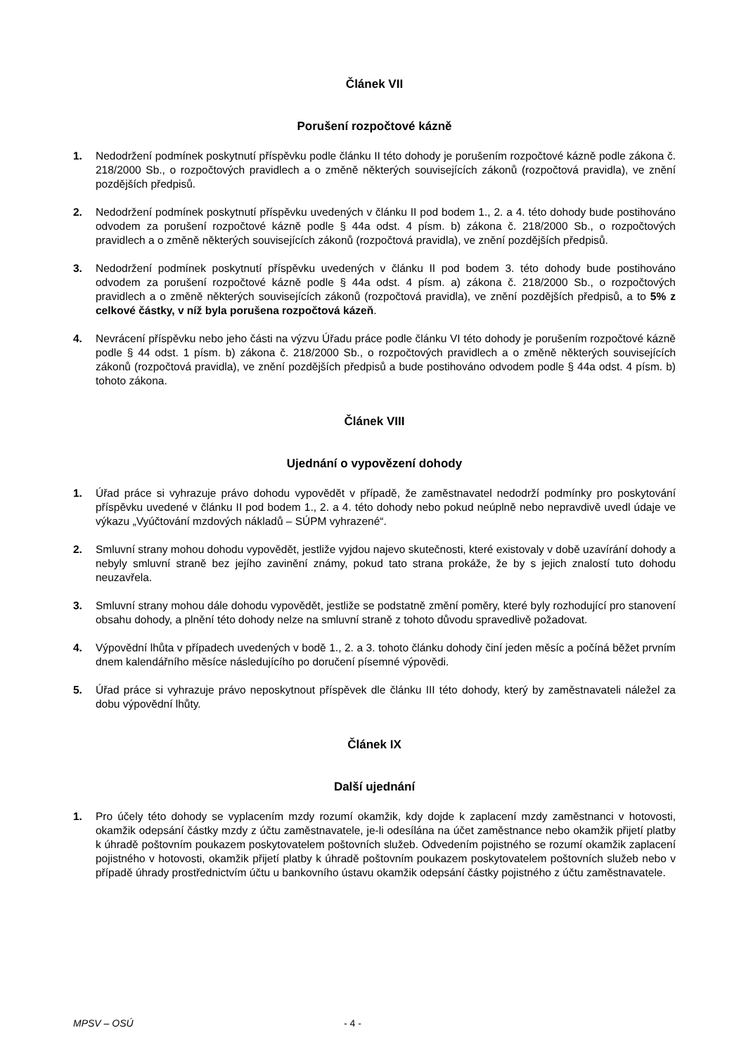Článek VII
Porušení rozpočtové kázně
1. Nedodržení podmínek poskytnutí příspěvku podle článku II této dohody je porušením rozpočtové kázně podle zákona č. 218/2000 Sb., o rozpočtových pravidlech a o změně některých souvisejících zákonů (rozpočtová pravidla), ve znění pozdějších předpisů.
2. Nedodržení podmínek poskytnutí příspěvku uvedených v článku II pod bodem 1., 2. a 4. této dohody bude postihováno odvodem za porušení rozpočtové kázně podle § 44a odst. 4 písm. b) zákona č. 218/2000 Sb., o rozpočtových pravidlech a o změně některých souvisejících zákonů (rozpočtová pravidla), ve znění pozdějších předpisů.
3. Nedodržení podmínek poskytnutí příspěvku uvedených v článku II pod bodem 3. této dohody bude postihováno odvodem za porušení rozpočtové kázně podle § 44a odst. 4 písm. a) zákona č. 218/2000 Sb., o rozpočtových pravidlech a o změně některých souvisejících zákonů (rozpočtová pravidla), ve znění pozdějších předpisů, a to 5% z celkové částky, v níž byla porušena rozpočtová kázeň.
4. Nevrácení příspěvku nebo jeho části na výzvu Úřadu práce podle článku VI této dohody je porušením rozpočtové kázně podle § 44 odst. 1 písm. b) zákona č. 218/2000 Sb., o rozpočtových pravidlech a o změně některých souvisejících zákonů (rozpočtová pravidla), ve znění pozdějších předpisů a bude postihováno odvodem podle § 44a odst. 4 písm. b) tohoto zákona.
Článek VIII
Ujednání o vypovězení dohody
1. Úřad práce si vyhrazuje právo dohodu vypovědět v případě, že zaměstnavatel nedodrží podmínky pro poskytování příspěvku uvedené v článku II pod bodem 1., 2. a 4. této dohody nebo pokud neúplně nebo nepravdivě uvedl údaje ve výkazu „Vyúčtování mzdových nákladů – SÚPM vyhrazené“.
2. Smluvní strany mohou dohodu vypovědět, jestliže vyjdou najevo skutečnosti, které existovaly v době uzavírání dohody a nebyly smluvní straně bez jejího zavinění známy, pokud tato strana prokáže, že by s jejich znalostí tuto dohodu neuzavřela.
3. Smluvní strany mohou dále dohodu vypovědět, jestliže se podstatně změní poměry, které byly rozhodující pro stanovení obsahu dohody, a plnění této dohody nelze na smluvní straně z tohoto důvodu spravedlivě požadovat.
4. Výpovědní lhůta v případech uvedených v bodě 1., 2. a 3. tohoto článku dohody činí jeden měsíc a počíná běžet prvním dnem kalendářního měsíce následujícího po doručení písemné výpovědi.
5. Úřad práce si vyhrazuje právo neposkytnout příspěvek dle článku III této dohody, který by zaměstnavateli náležel za dobu výpovědní lhůty.
Článek IX
Další ujednání
1. Pro účely této dohody se vyplacením mzdy rozumí okamžik, kdy dojde k zaplacení mzdy zaměstnanci v hotovosti, okamžik odepsání částky mzdy z účtu zaměstnavatele, je-li odesílána na účet zaměstnance nebo okamžik přijetí platby k úhradě poštovním poukazem poskytovatelem poštovních služeb. Odvedením pojistného se rozumí okamžik zaplacení pojistného v hotovosti, okamžik přijetí platby k úhradě poštovním poukazem poskytovatelem poštovních služeb nebo v případě úhrady prostřednictvím účtu u bankovního ústavu okamžik odepsání částky pojistného z účtu zaměstnavatele.
MPSV – OSÚ - 4 -